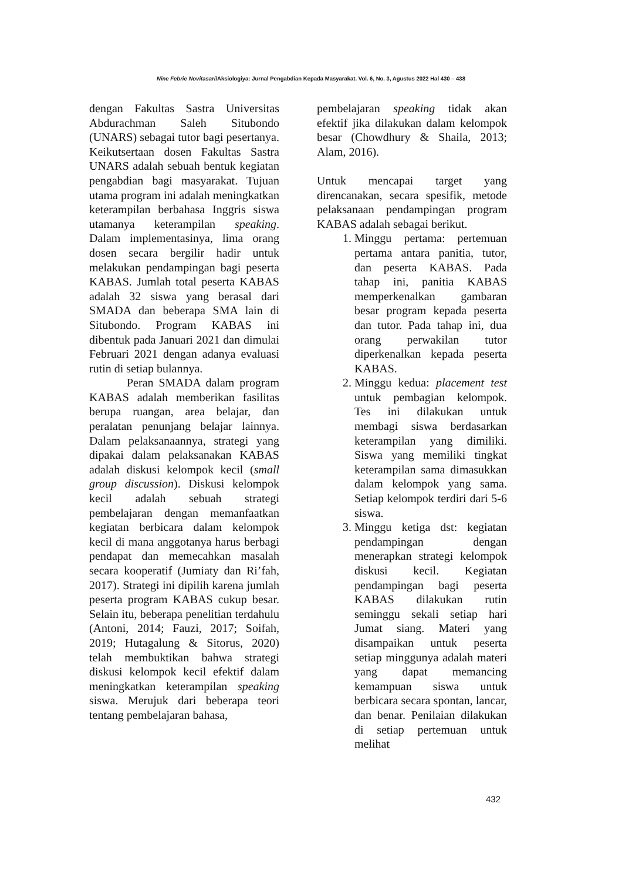Nine Febrie Novitasari/Aksiologiya: Jurnal Pengabdian Kepada Masyarakat. Vol. 6, No. 3, Agustus 2022 Hal 430 – 438
dengan Fakultas Sastra Universitas Abdurachman Saleh Situbondo (UNARS) sebagai tutor bagi pesertanya. Keikutsertaan dosen Fakultas Sastra UNARS adalah sebuah bentuk kegiatan pengabdian bagi masyarakat. Tujuan utama program ini adalah meningkatkan keterampilan berbahasa Inggris siswa utamanya keterampilan speaking. Dalam implementasinya, lima orang dosen secara bergilir hadir untuk melakukan pendampingan bagi peserta KABAS. Jumlah total peserta KABAS adalah 32 siswa yang berasal dari SMADA dan beberapa SMA lain di Situbondo. Program KABAS ini dibentuk pada Januari 2021 dan dimulai Februari 2021 dengan adanya evaluasi rutin di setiap bulannya.
Peran SMADA dalam program KABAS adalah memberikan fasilitas berupa ruangan, area belajar, dan peralatan penunjang belajar lainnya. Dalam pelaksanaannya, strategi yang dipakai dalam pelaksanakan KABAS adalah diskusi kelompok kecil (small group discussion). Diskusi kelompok kecil adalah sebuah strategi pembelajaran dengan memanfaatkan kegiatan berbicara dalam kelompok kecil di mana anggotanya harus berbagi pendapat dan memecahkan masalah secara kooperatif (Jumiaty dan Ri’fah, 2017). Strategi ini dipilih karena jumlah peserta program KABAS cukup besar. Selain itu, beberapa penelitian terdahulu (Antoni, 2014; Fauzi, 2017; Soifah, 2019; Hutagalung & Sitorus, 2020) telah membuktikan bahwa strategi diskusi kelompok kecil efektif dalam meningkatkan keterampilan speaking siswa. Merujuk dari beberapa teori tentang pembelajaran bahasa,
pembelajaran speaking tidak akan efektif jika dilakukan dalam kelompok besar (Chowdhury & Shaila, 2013; Alam, 2016).
Untuk mencapai target yang direncanakan, secara spesifik, metode pelaksanaan pendampingan program KABAS adalah sebagai berikut.
1. Minggu pertama: pertemuan pertama antara panitia, tutor, dan peserta KABAS. Pada tahap ini, panitia KABAS memperkenalkan gambaran besar program kepada peserta dan tutor. Pada tahap ini, dua orang perwakilan tutor diperkenalkan kepada peserta KABAS.
2. Minggu kedua: placement test untuk pembagian kelompok. Tes ini dilakukan untuk membagi siswa berdasarkan keterampilan yang dimiliki. Siswa yang memiliki tingkat keterampilan sama dimasukkan dalam kelompok yang sama. Setiap kelompok terdiri dari 5-6 siswa.
3. Minggu ketiga dst: kegiatan pendampingan dengan menerapkan strategi kelompok diskusi kecil. Kegiatan pendampingan bagi peserta KABAS dilakukan rutin seminggu sekali setiap hari Jumat siang. Materi yang disampaikan untuk peserta setiap minggunya adalah materi yang dapat memancing kemampuan siswa untuk berbicara secara spontan, lancar, dan benar. Penilaian dilakukan di setiap pertemuan untuk melihat
432